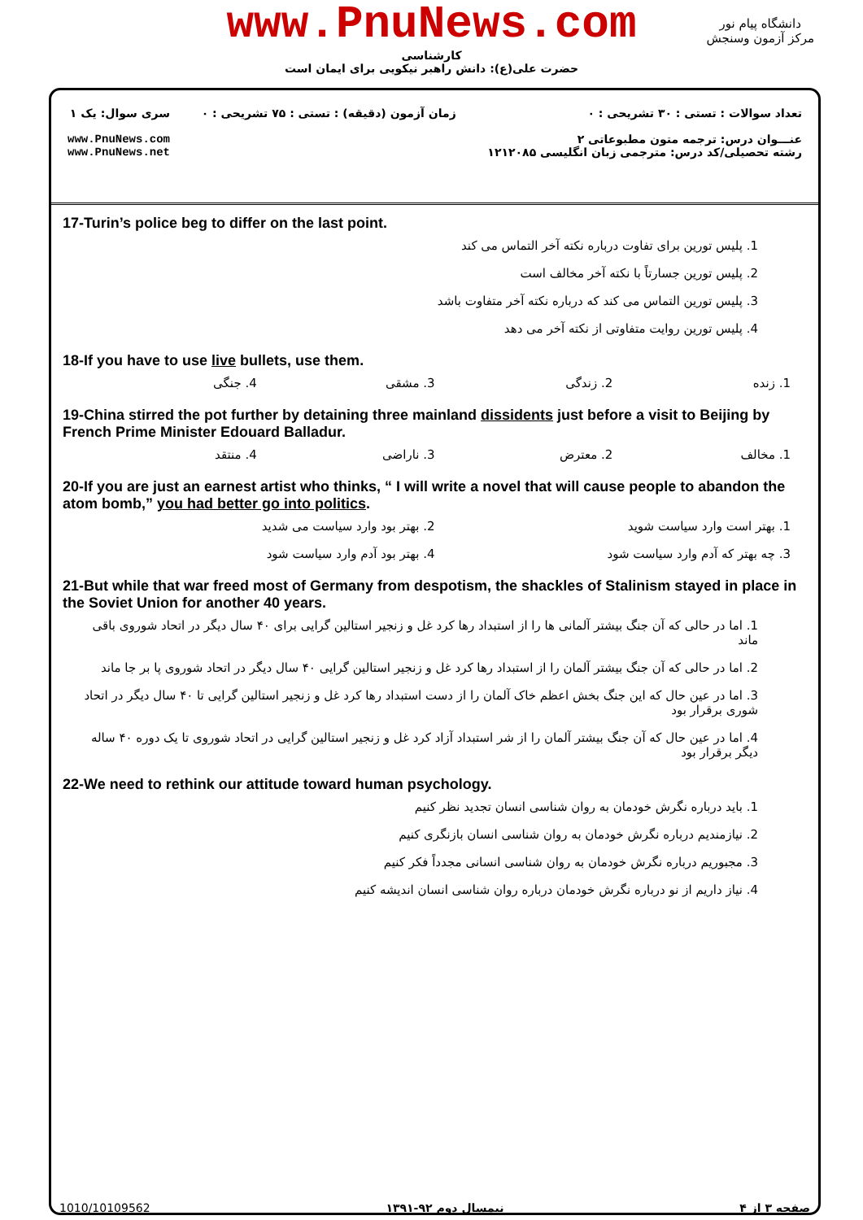www.PnuNews.com
کارشناسی
حضرت علی(ع): دانش راهبر نیکویی برای ایمان است
دانشگاه پیام نور
مرکز آزمون وسنجش
تعداد سوالات : تستی : ۳۰ تشریحی : ۰
عنـــوان درس: ترجمه متون مطبوعاتی ۲
رشته تحصیلی/کد درس: مترجمی زبان انگلیسی ۱۲۱۲۰۸۵
زمان آزمون (دقیقه) : تستی : ۷۵ تشریحی : ۰
سری سوال: یک ۱
www.PnuNews.com
www.PnuNews.net
17-Turin’s police beg to differ on the last point.
1. پلیس تورین برای تفاوت درباره نکته آخر التماس می کند
2. پلیس تورین جسارتاً با نکته آخر مخالف است
3. پلیس تورین التماس می کند که درباره نکته آخر متفاوت باشد
4. پلیس تورین روایت متفاوتی از نکته آخر می دهد
18-If you have to use live bullets, use them.
1. زنده 2. زندگی 3. مشقی 4. جنگی
19-China stirred the pot further by detaining three mainland dissidents just before a visit to Beijing by French Prime Minister Edouard Balladur.
1. مخالف 2. معترض 3. ناراضی 4. منتقد
20-If you are just an earnest artist who thinks, “ I will write a novel that will cause people to abandon the atom bomb,” you had better go into politics.
1. بهتر است وارد سیاست شوید 2. بهتر بود وارد سیاست می شدید
3. چه بهتر که آدم وارد سیاست شود
4. بهتر بود آدم وارد سیاست شود
21-But while that war freed most of Germany from despotism, the shackles of Stalinism stayed in place in the Soviet Union for another 40 years.
1. اما در حالی که آن جنگ بیشتر آلمانی ها را از استبداد رها کرد غل و زنجیر استالین گرایی برای ۴۰ سال دیگر در اتحاد شوروی باقی ماند
2. اما در حالی که آن جنگ بیشتر آلمان را از استبداد رها کرد غل و زنجیر استالین گرایی ۴۰ سال دیگر در اتحاد شوروی پا بر جا ماند
3. اما در عین حال که این جنگ بخش اعظم خاک آلمان را از دست استبداد رها کرد غل و زنجیر استالین گرایی تا ۴۰ سال دیگر در اتحاد شوری برقرار بود
4. اما در عین حال که آن جنگ بیشتر آلمان را از شر استبداد آزاد کرد غل و زنجیر استالین گرایی در اتحاد شوروی تا یک دوره ۴۰ ساله دیگر برقرار بود
22-We need to rethink our attitude toward human psychology.
1. باید درباره نگرش خودمان به روان شناسی انسان تجدید نظر کنیم
2. نیازمندیم درباره نگرش خودمان به روان شناسی انسان بازنگری کنیم
3. مجبوریم درباره نگرش خودمان به روان شناسی انسانی مجدداً فکر کنیم
4. نیاز داریم از نو درباره نگرش خودمان درباره روان شناسی انسان اندیشه کنیم
صفحه ۳ از ۴ نیمسال دوم ۹۲-۱۳۹۱ 1010/10109562